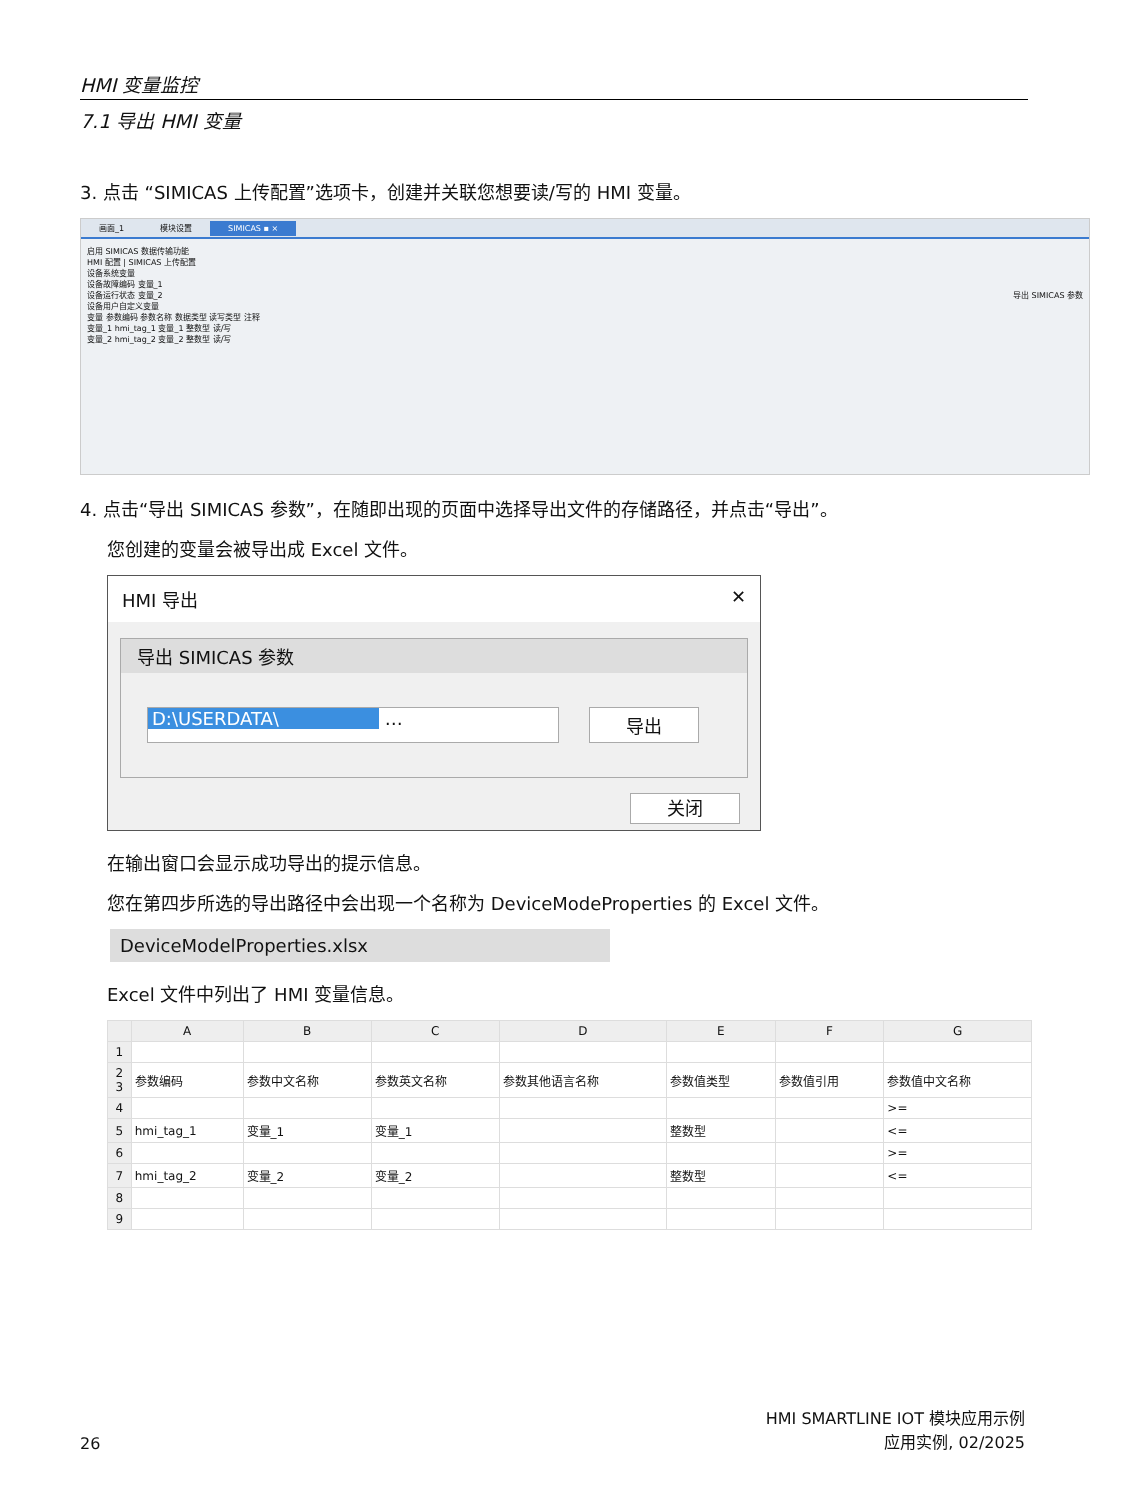HMI 变量监控
7.1 导出 HMI 变量
3. 点击 “SIMICAS 上传配置”选项卡，创建并关联您想要读/写的 HMI 变量。
画面_1 模块设置 SIMICAS ▪ ×
启用 SIMICAS 数据传输功能
HMI 配置 | SIMICAS 上传配置
设备系统变量
设备故障编码 变量_1
设备运行状态 变量_2 导出 SIMICAS 参数
设备用户自定义变量
变量 参数编码 参数名称 数据类型 读写类型 注释
变量_1 hmi_tag_1 变量_1 整数型 读/写
变量_2 hmi_tag_2 变量_2 整数型 读/写
4. 点击“导出 SIMICAS 参数”，在随即出现的页面中选择导出文件的存储路径，并点击“导出”。
您创建的变量会被导出成 Excel 文件。
HMI 导出 ✕
导出 SIMICAS 参数
D:\USERDATA\ …
导出
关闭
在输出窗口会显示成功导出的提示信息。
您在第四步所选的导出路径中会出现一个名称为 DeviceModeProperties 的 Excel 文件。
DeviceModelProperties.xlsx
Excel 文件中列出了 HMI 变量信息。
| | A | B | C | D | E | F | G |
| --- | --- | --- | --- | --- | --- | --- | --- |
| 1 | | | | | | | |
| 2 3 | 参数编码 | 参数中文名称 | 参数英文名称 | 参数其他语言名称 | 参数值类型 | 参数值引用 | 参数值中文名称 |
| 4 | | | | | | | >= |
| 5 | hmi_tag_1 | 变量_1 | 变量_1 | | 整数型 | | <= |
| 6 | | | | | | | >= |
| 7 | hmi_tag_2 | 变量_2 | 变量_2 | | 整数型 | | <= |
| 8 | | | | | | | |
| 9 | | | | | | | |
26
HMI SMARTLINE IOT 模块应用示例
应用实例, 02/2025